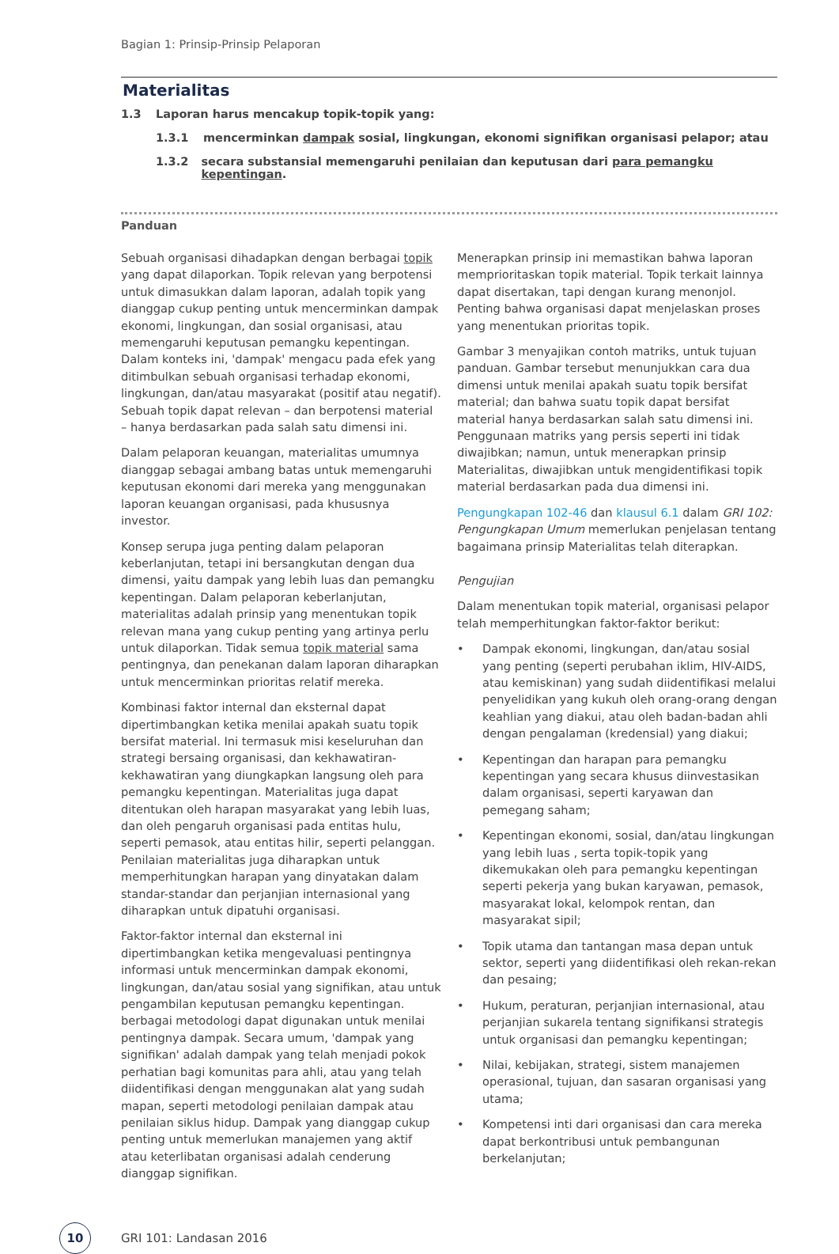Bagian 1: Prinsip-Prinsip Pelaporan
Materialitas
1.3 Laporan harus mencakup topik-topik yang:
1.3.1 mencerminkan dampak sosial, lingkungan, ekonomi signifikan organisasi pelapor; atau
1.3.2 secara substansial memengaruhi penilaian dan keputusan dari para pemangku kepentingan.
Panduan
Sebuah organisasi dihadapkan dengan berbagai topik yang dapat dilaporkan. Topik relevan yang berpotensi untuk dimasukkan dalam laporan, adalah topik yang dianggap cukup penting untuk mencerminkan dampak ekonomi, lingkungan, dan sosial organisasi, atau memengaruhi keputusan pemangku kepentingan. Dalam konteks ini, 'dampak' mengacu pada efek yang ditimbulkan sebuah organisasi terhadap ekonomi, lingkungan, dan/atau masyarakat (positif atau negatif). Sebuah topik dapat relevan – dan berpotensi material – hanya berdasarkan pada salah satu dimensi ini.
Dalam pelaporan keuangan, materialitas umumnya dianggap sebagai ambang batas untuk memengaruhi keputusan ekonomi dari mereka yang menggunakan laporan keuangan organisasi, pada khususnya investor.
Konsep serupa juga penting dalam pelaporan keberlanjutan, tetapi ini bersangkutan dengan dua dimensi, yaitu dampak yang lebih luas dan pemangku kepentingan. Dalam pelaporan keberlanjutan, materialitas adalah prinsip yang menentukan topik relevan mana yang cukup penting yang artinya perlu untuk dilaporkan. Tidak semua topik material sama pentingnya, dan penekanan dalam laporan diharapkan untuk mencerminkan prioritas relatif mereka.
Kombinasi faktor internal dan eksternal dapat dipertimbangkan ketika menilai apakah suatu topik bersifat material. Ini termasuk misi keseluruhan dan strategi bersaing organisasi, dan kekhawatiran-kekhawatiran yang diungkapkan langsung oleh para pemangku kepentingan. Materialitas juga dapat ditentukan oleh harapan masyarakat yang lebih luas, dan oleh pengaruh organisasi pada entitas hulu, seperti pemasok, atau entitas hilir, seperti pelanggan. Penilaian materialitas juga diharapkan untuk memperhitungkan harapan yang dinyatakan dalam standar-standar dan perjanjian internasional yang diharapkan untuk dipatuhi organisasi.
Faktor-faktor internal dan eksternal ini dipertimbangkan ketika mengevaluasi pentingnya informasi untuk mencerminkan dampak ekonomi, lingkungan, dan/atau sosial yang signifikan, atau untuk pengambilan keputusan pemangku kepentingan. berbagai metodologi dapat digunakan untuk menilai pentingnya dampak. Secara umum, 'dampak yang signifikan' adalah dampak yang telah menjadi pokok perhatian bagi komunitas para ahli, atau yang telah diidentifikasi dengan menggunakan alat yang sudah mapan, seperti metodologi penilaian dampak atau penilaian siklus hidup. Dampak yang dianggap cukup penting untuk memerlukan manajemen yang aktif atau keterlibatan organisasi adalah cenderung dianggap signifikan.
Menerapkan prinsip ini memastikan bahwa laporan memprioritaskan topik material. Topik terkait lainnya dapat disertakan, tapi dengan kurang menonjol. Penting bahwa organisasi dapat menjelaskan proses yang menentukan prioritas topik.
Gambar 3 menyajikan contoh matriks, untuk tujuan panduan. Gambar tersebut menunjukkan cara dua dimensi untuk menilai apakah suatu topik bersifat material; dan bahwa suatu topik dapat bersifat material hanya berdasarkan salah satu dimensi ini. Penggunaan matriks yang persis seperti ini tidak diwajibkan; namun, untuk menerapkan prinsip Materialitas, diwajibkan untuk mengidentifikasi topik material berdasarkan pada dua dimensi ini.
Pengungkapan 102-46 dan klausul 6.1 dalam GRI 102: Pengungkapan Umum memerlukan penjelasan tentang bagaimana prinsip Materialitas telah diterapkan.
Pengujian
Dalam menentukan topik material, organisasi pelapor telah memperhitungkan faktor-faktor berikut:
• Dampak ekonomi, lingkungan, dan/atau sosial yang penting (seperti perubahan iklim, HIV-AIDS, atau kemiskinan) yang sudah diidentifikasi melalui penyelidikan yang kukuh oleh orang-orang dengan keahlian yang diakui, atau oleh badan-badan ahli dengan pengalaman (kredensial) yang diakui;
• Kepentingan dan harapan para pemangku kepentingan yang secara khusus diinvestasikan dalam organisasi, seperti karyawan dan pemegang saham;
• Kepentingan ekonomi, sosial, dan/atau lingkungan yang lebih luas , serta topik-topik yang dikemukakan oleh para pemangku kepentingan seperti pekerja yang bukan karyawan, pemasok, masyarakat lokal, kelompok rentan, dan masyarakat sipil;
• Topik utama dan tantangan masa depan untuk sektor, seperti yang diidentifikasi oleh rekan-rekan dan pesaing;
• Hukum, peraturan, perjanjian internasional, atau perjanjian sukarela tentang signifikansi strategis untuk organisasi dan pemangku kepentingan;
• Nilai, kebijakan, strategi, sistem manajemen operasional, tujuan, dan sasaran organisasi yang utama;
• Kompetensi inti dari organisasi dan cara mereka dapat berkontribusi untuk pembangunan berkelanjutan;
10
GRI 101: Landasan 2016